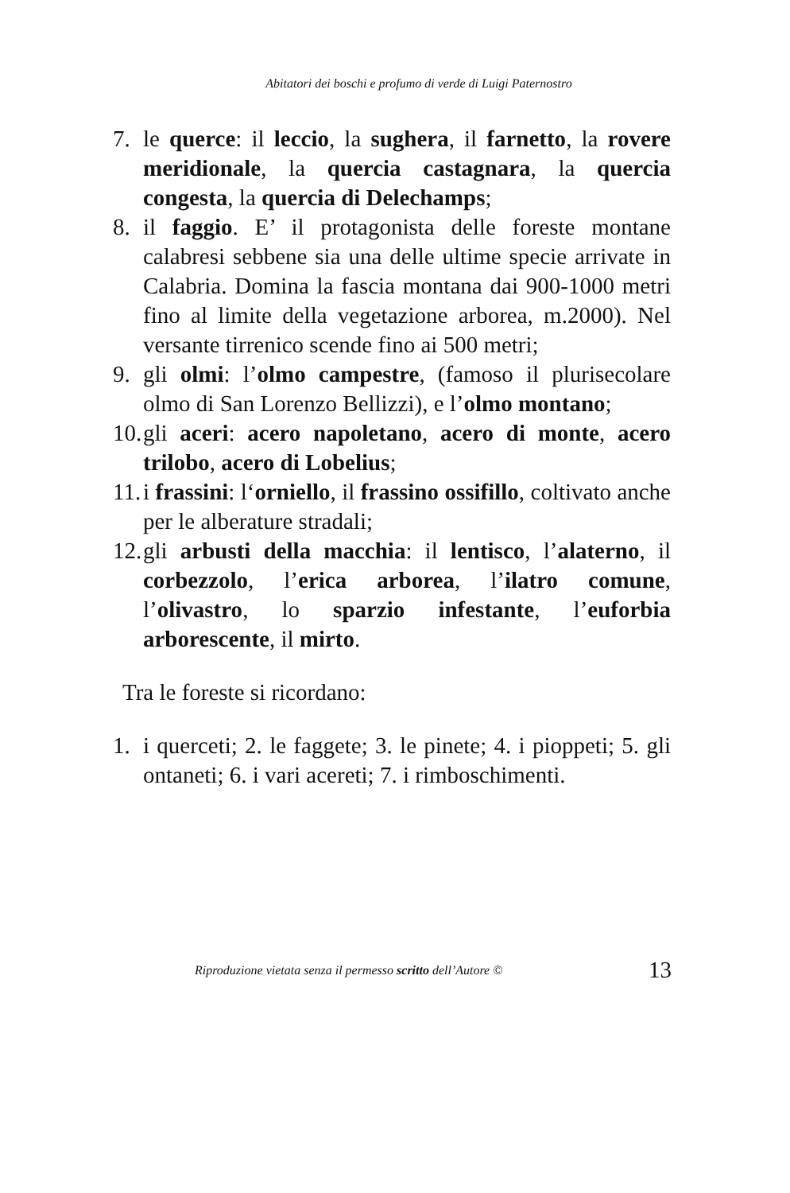Abitatori dei boschi e profumo di verde di Luigi Paternostro
7. le querce: il leccio, la sughera, il farnetto, la rovere meridionale, la quercia castagnara, la quercia congesta, la quercia di Delechamps;
8. il faggio. E’ il protagonista delle foreste montane calabresi sebbene sia una delle ultime specie arrivate in Calabria. Domina la fascia montana dai 900-1000 metri fino al limite della vegetazione arborea, m.2000). Nel versante tirrenico scende fino ai 500 metri;
9. gli olmi: l’olmo campestre, (famoso il plurisecolare olmo di San Lorenzo Bellizzi), e l’olmo montano;
10. gli aceri: acero napoletano, acero di monte, acero trilobo, acero di Lobelius;
11. i frassini: l‘orniello, il frassino ossifillo, coltivato anche per le alberature stradali;
12. gli arbusti della macchia: il lentisco, l’alaterno, il corbezzolo, l’erica arborea, l’ilatro comune, l’olivastro, lo sparzio infestante, l’euforbia arborescente, il mirto.
Tra le foreste si ricordano:
1. i querceti; 2. le faggete; 3. le pinete; 4. i pioppeti; 5. gli ontaneti; 6. i vari acereti; 7. i rimboschimenti.
Riproduzione vietata senza il permesso scritto dell’Autore © 13